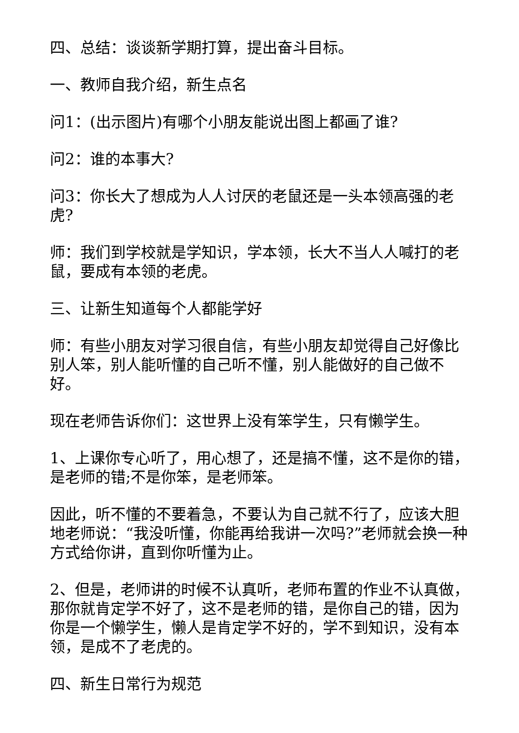四、总结：谈谈新学期打算，提出奋斗目标。
一、教师自我介绍，新生点名
问1：(出示图片)有哪个小朋友能说出图上都画了谁?
问2：谁的本事大?
问3：你长大了想成为人人讨厌的老鼠还是一头本领高强的老虎?
师：我们到学校就是学知识，学本领，长大不当人人喊打的老鼠，要成有本领的老虎。
三、让新生知道每个人都能学好
师：有些小朋友对学习很自信，有些小朋友却觉得自己好像比别人笨，别人能听懂的自己听不懂，别人能做好的自己做不好。
现在老师告诉你们：这世界上没有笨学生，只有懒学生。
1、上课你专心听了，用心想了，还是搞不懂，这不是你的错，是老师的错;不是你笨，是老师笨。
因此，听不懂的不要着急，不要认为自己就不行了，应该大胆地老师说：“我没听懂，你能再给我讲一次吗?”老师就会换一种方式给你讲，直到你听懂为止。
2、但是，老师讲的时候不认真听，老师布置的作业不认真做，那你就肯定学不好了，这不是老师的错，是你自己的错，因为你是一个懒学生，懒人是肯定学不好的，学不到知识，没有本领，是成不了老虎的。
四、新生日常行为规范